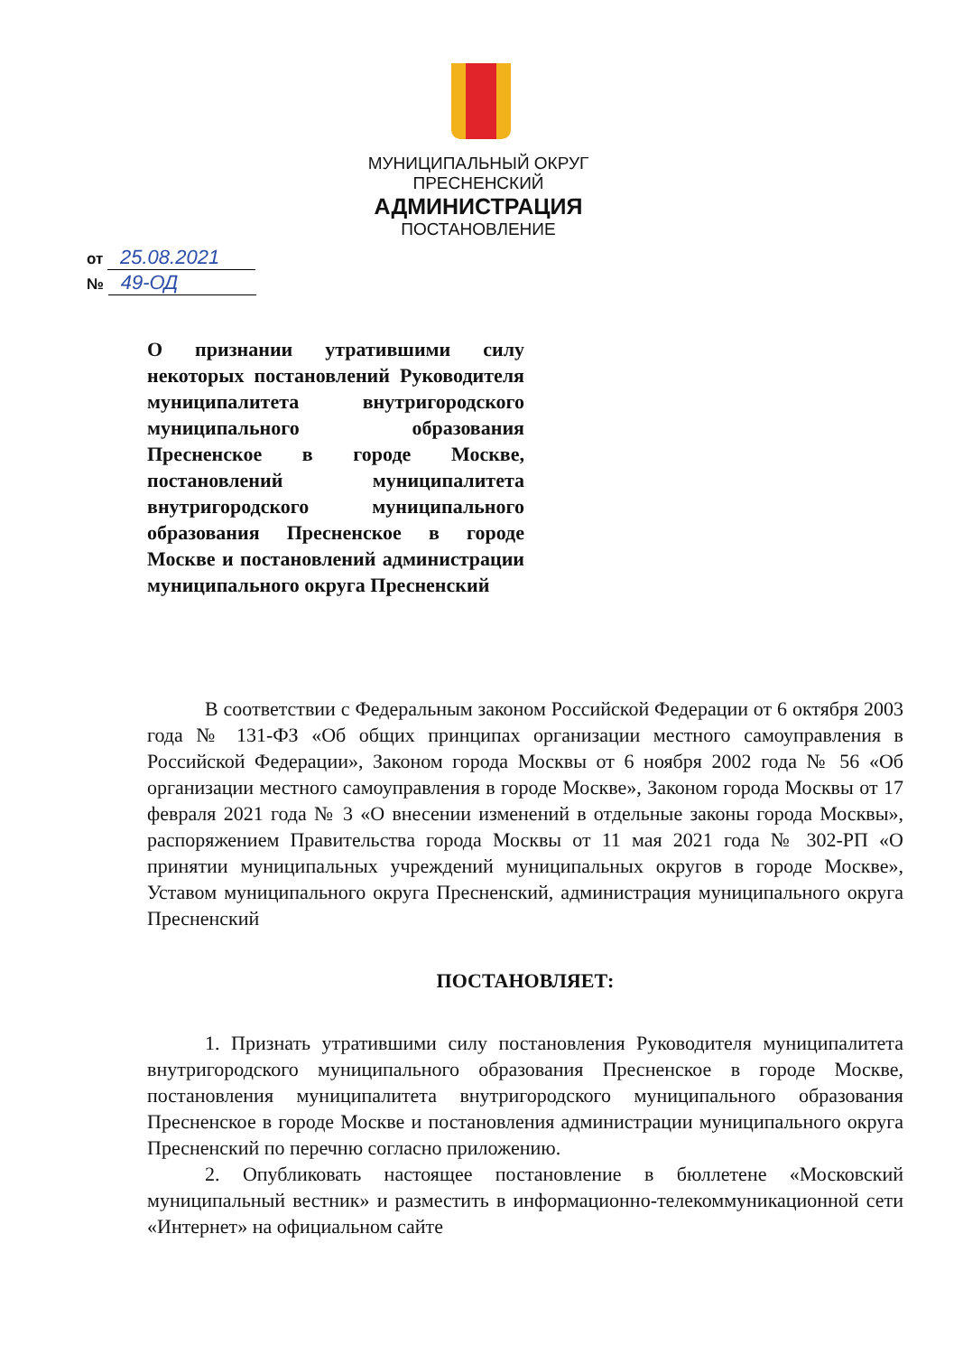МУНИЦИПАЛЬНЫЙ ОКРУГ ПРЕСНЕНСКИЙ
АДМИНИСТРАЦИЯ
ПОСТАНОВЛЕНИЕ
от 25.08.2021
№ 49-ОД
О признании утратившими силу некоторых постановлений Руководителя муниципалитета внутригородского муниципального образования Пресненское в городе Москве, постановлений муниципалитета внутригородского муниципального образования Пресненское в городе Москве и постановлений администрации муниципального округа Пресненский
В соответствии с Федеральным законом Российской Федерации от 6 октября 2003 года № 131-ФЗ «Об общих принципах организации местного самоуправления в Российской Федерации», Законом города Москвы от 6 ноября 2002 года № 56 «Об организации местного самоуправления в городе Москве», Законом города Москвы от 17 февраля 2021 года № 3 «О внесении изменений в отдельные законы города Москвы», распоряжением Правительства города Москвы от 11 мая 2021 года № 302-РП «О принятии муниципальных учреждений муниципальных округов в городе Москве», Уставом муниципального округа Пресненский, администрация муниципального округа Пресненский
ПОСТАНОВЛЯЕТ:
1. Признать утратившими силу постановления Руководителя муниципалитета внутригородского муниципального образования Пресненское в городе Москве, постановления муниципалитета внутригородского муниципального образования Пресненское в городе Москве и постановления администрации муниципального округа Пресненский по перечню согласно приложению.
2. Опубликовать настоящее постановление в бюллетене «Московский муниципальный вестник» и разместить в информационно-телекоммуникационной сети «Интернет» на официальном сайте